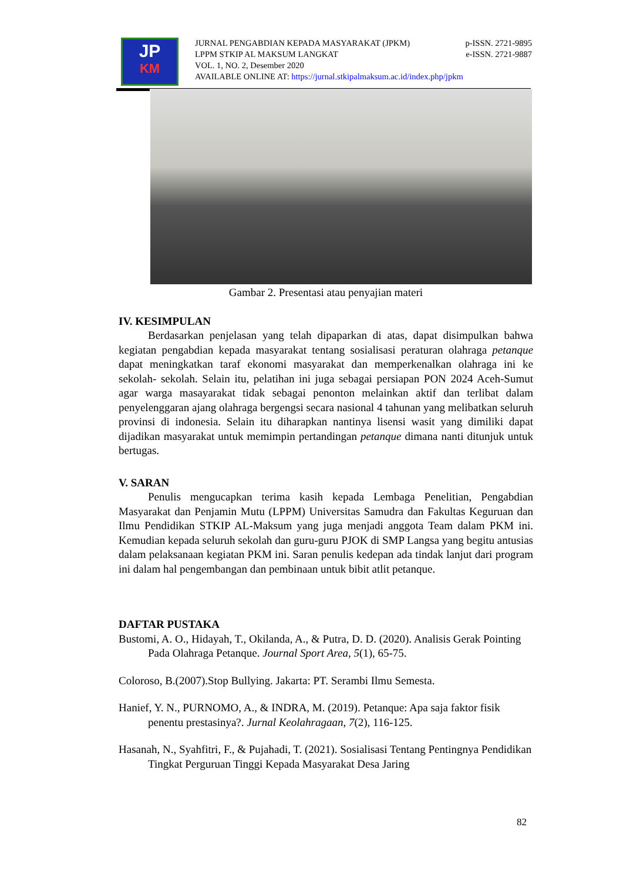JP
KM
JURNAL PENGABDIAN KEPADA MASYARAKAT (JPKM) p-ISSN. 2721-9895
LPPM STKIP AL MAKSUM LANGKAT e-ISSN. 2721-9887
VOL. 1, NO. 2, Desember 2020
AVAILABLE ONLINE AT: https://jurnal.stkipalmaksum.ac.id/index.php/jpkm
Gambar 2. Presentasi atau penyajian materi
IV. KESIMPULAN
Berdasarkan penjelasan yang telah dipaparkan di atas, dapat disimpulkan bahwa kegiatan pengabdian kepada masyarakat tentang sosialisasi peraturan olahraga petanque dapat meningkatkan taraf ekonomi masyarakat dan memperkenalkan olahraga ini ke sekolah- sekolah. Selain itu, pelatihan ini juga sebagai persiapan PON 2024 Aceh-Sumut agar warga masayarakat tidak sebagai penonton melainkan aktif dan terlibat dalam penyelenggaran ajang olahraga bergengsi secara nasional 4 tahunan yang melibatkan seluruh provinsi di indonesia. Selain itu diharapkan nantinya lisensi wasit yang dimiliki dapat dijadikan masyarakat untuk memimpin pertandingan petanque dimana nanti ditunjuk untuk bertugas.
V. SARAN
Penulis mengucapkan terima kasih kepada Lembaga Penelitian, Pengabdian Masyarakat dan Penjamin Mutu (LPPM) Universitas Samudra dan Fakultas Keguruan dan Ilmu Pendidikan STKIP AL-Maksum yang juga menjadi anggota Team dalam PKM ini. Kemudian kepada seluruh sekolah dan guru-guru PJOK di SMP Langsa yang begitu antusias dalam pelaksanaan kegiatan PKM ini. Saran penulis kedepan ada tindak lanjut dari program ini dalam hal pengembangan dan pembinaan untuk bibit atlit petanque.
DAFTAR PUSTAKA
Bustomi, A. O., Hidayah, T., Okilanda, A., & Putra, D. D. (2020). Analisis Gerak Pointing Pada Olahraga Petanque. Journal Sport Area, 5(1), 65-75.
Coloroso, B.(2007).Stop Bullying. Jakarta: PT. Serambi Ilmu Semesta.
Hanief, Y. N., PURNOMO, A., & INDRA, M. (2019). Petanque: Apa saja faktor fisik penentu prestasinya?. Jurnal Keolahragaan, 7(2), 116-125.
Hasanah, N., Syahfitri, F., & Pujahadi, T. (2021). Sosialisasi Tentang Pentingnya Pendidikan Tingkat Perguruan Tinggi Kepada Masyarakat Desa Jaring
82